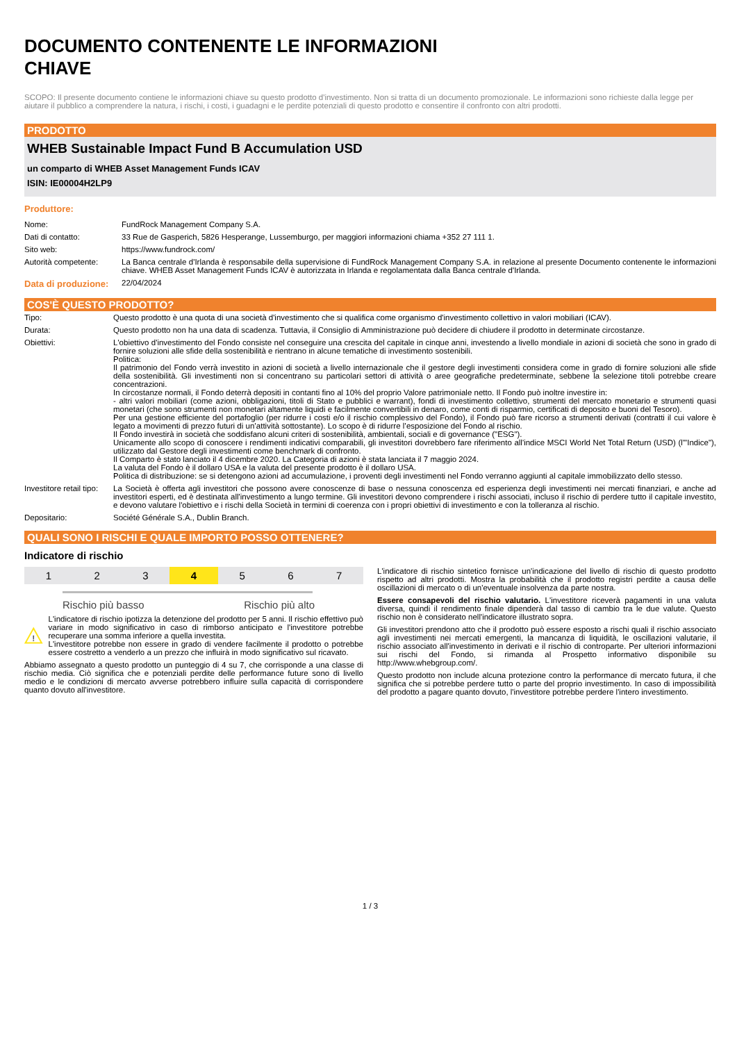DOCUMENTO CONTENENTE LE INFORMAZIONI
CHIAVE
SCOPO: Il presente documento contiene le informazioni chiave su questo prodotto d'investimento. Non si tratta di un documento promozionale. Le informazioni sono richieste dalla legge per aiutare il pubblico a comprendere la natura, i rischi, i costi, i guadagni e le perdite potenziali di questo prodotto e consentire il confronto con altri prodotti.
PRODOTTO
WHEB Sustainable Impact Fund B Accumulation USD
un comparto di WHEB Asset Management Funds ICAV
ISIN: IE00004H2LP9
Produttore:
| Nome: | FundRock Management Company S.A. |
| Dati di contatto: | 33 Rue de Gasperich, 5826 Hesperange, Lussemburgo, per maggiori informazioni chiama +352 27 111 1. |
| Sito web: | https://www.fundrock.com/ |
| Autorità competente: | La Banca centrale d'Irlanda è responsabile della supervisione di FundRock Management Company S.A. in relazione al presente Documento contenente le informazioni chiave. WHEB Asset Management Funds ICAV è autorizzata in Irlanda e regolamentata dalla Banca centrale d'Irlanda. |
| Data di produzione: | 22/04/2024 |
COS'È QUESTO PRODOTTO?
| Tipo: | Questo prodotto è una quota di una società d'investimento che si qualifica come organismo d'investimento collettivo in valori mobiliari (ICAV). |
| Durata: | Questo prodotto non ha una data di scadenza. Tuttavia, il Consiglio di Amministrazione può decidere di chiudere il prodotto in determinate circostanze. |
| Obiettivi: | L'obiettivo d'investimento del Fondo consiste nel conseguire una crescita del capitale in cinque anni, investendo a livello mondiale in azioni di società che sono in grado di fornire soluzioni alle sfide della sostenibilità e rientrano in alcune tematiche di investimento sostenibili. Politica: Il patrimonio del Fondo verrà investito in azioni di società a livello internazionale che il gestore degli investimenti considera come in grado di fornire soluzioni alle sfide della sostenibilità. Gli investimenti non si concentrano su particolari settori di attività o aree geografiche predeterminate, sebbene la selezione titoli potrebbe creare concentrazioni. In circostanze normali, il Fondo deterrà depositi in contanti fino al 10% del proprio Valore patrimoniale netto. Il Fondo può inoltre investire in: - altri valori mobiliari (come azioni, obbligazioni, titoli di Stato e pubblici e warrant), fondi di investimento collettivo, strumenti del mercato monetario e strumenti quasi monetari (che sono strumenti non monetari altamente liquidi e facilmente convertibili in denaro, come conti di risparmio, certificati di deposito e buoni del Tesoro). Per una gestione efficiente del portafoglio (per ridurre i costi e/o il rischio complessivo del Fondo), il Fondo può fare ricorso a strumenti derivati (contratti il cui valore è legato a movimenti di prezzo futuri di un’attività sottostante). Lo scopo è di ridurre l’esposizione del Fondo al rischio. Il Fondo investirà in società che soddisfano alcuni criteri di sostenibilità, ambientali, sociali e di governance ("ESG"). Unicamente allo scopo di conoscere i rendimenti indicativi comparabili, gli investitori dovrebbero fare riferimento all'indice MSCI World Net Total Return (USD) (l'"Indice"), utilizzato dal Gestore degli investimenti come benchmark di confronto. Il Comparto è stato lanciato il 4 dicembre 2020. La Categoria di azioni è stata lanciata il 7 maggio 2024. La valuta del Fondo è il dollaro USA e la valuta del presente prodotto è il dollaro USA. Politica di distribuzione: se si detengono azioni ad accumulazione, i proventi degli investimenti nel Fondo verranno aggiunti al capitale immobilizzato dello stesso. |
| Investitore retail tipo: | La Società è offerta agli investitori che possono avere conoscenze di base o nessuna conoscenza ed esperienza degli investimenti nei mercati finanziari, e anche ad investitori esperti, ed è destinata all'investimento a lungo termine. Gli investitori devono comprendere i rischi associati, incluso il rischio di perdere tutto il capitale investito, e devono valutare l'obiettivo e i rischi della Società in termini di coerenza con i propri obiettivi di investimento e con la tolleranza al rischio. |
| Depositario: | Société Générale S.A., Dublin Branch. |
QUALI SONO I RISCHI E QUALE IMPORTO POSSO OTTENERE?
Indicatore di rischio
1 2 3 4 5 6 7
Rischio più basso Rischio più alto
!
L'indicatore di rischio ipotizza la detenzione del prodotto per 5 anni. Il rischio effettivo può variare in modo significativo in caso di rimborso anticipato e l'investitore potrebbe recuperare una somma inferiore a quella investita.
L'investitore potrebbe non essere in grado di vendere facilmente il prodotto o potrebbe essere costretto a venderlo a un prezzo che influirà in modo significativo sul ricavato.
Abbiamo assegnato a questo prodotto un punteggio di 4 su 7, che corrisponde a una classe di rischio media. Ciò significa che e potenziali perdite delle performance future sono di livello medio e le condizioni di mercato avverse potrebbero influire sulla capacità di corrispondere quanto dovuto all'investitore.
L'indicatore di rischio sintetico fornisce un'indicazione del livello di rischio di questo prodotto rispetto ad altri prodotti. Mostra la probabilità che il prodotto registri perdite a causa delle oscillazioni di mercato o di un'eventuale insolvenza da parte nostra.
Essere consapevoli del rischio valutario. L'investitore riceverà pagamenti in una valuta diversa, quindi il rendimento finale dipenderà dal tasso di cambio tra le due valute. Questo rischio non è considerato nell'indicatore illustrato sopra.
Gli investitori prendono atto che il prodotto può essere esposto a rischi quali il rischio associato agli investimenti nei mercati emergenti, la mancanza di liquidità, le oscillazioni valutarie, il rischio associato all'investimento in derivati e il rischio di controparte. Per ulteriori informazioni sui rischi del Fondo, si rimanda al Prospetto informativo disponibile su http://www.whebgroup.com/.
Questo prodotto non include alcuna protezione contro la performance di mercato futura, il che significa che si potrebbe perdere tutto o parte del proprio investimento. In caso di impossibilità del prodotto a pagare quanto dovuto, l'investitore potrebbe perdere l'intero investimento.
1 / 3